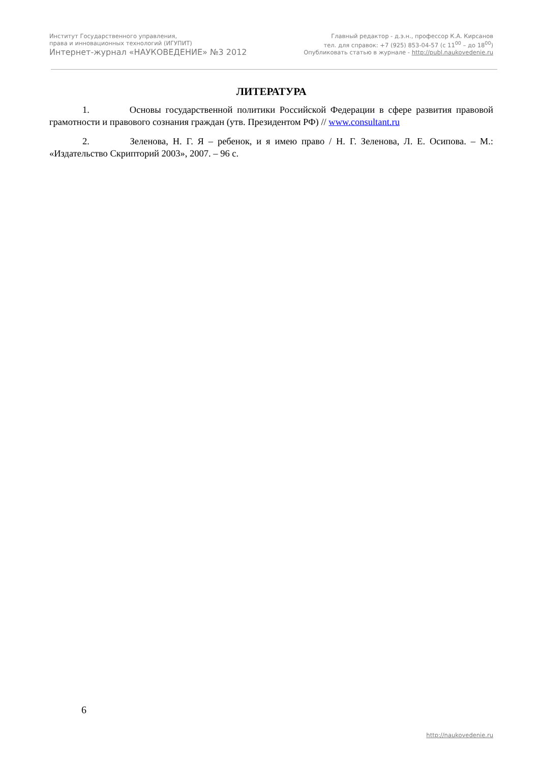Институт Государственного управления,
права и инновационных технологий (ИГУПИТ)
Интернет-журнал «НАУКОВЕДЕНИЕ» №3 2012
Главный редактор - д.э.н., профессор К.А. Кирсанов
тел. для справок: +7 (925) 853-04-57 (с 11<sup>00</sup> – до 18<sup>00</sup>)
Опубликовать статью в журнале - http://publ.naukovedenie.ru
ЛИТЕРАТУРА
1. Основы государственной политики Российской Федерации в сфере развития правовой грамотности и правового сознания граждан (утв. Президентом РФ) // www.consultant.ru
2. Зеленова, Н. Г. Я – ребенок, и я имею право / Н. Г. Зеленова, Л. Е. Осипова. – М.: «Издательство Скрипторий 2003», 2007. – 96 с.
6
http://naukovedenie.ru